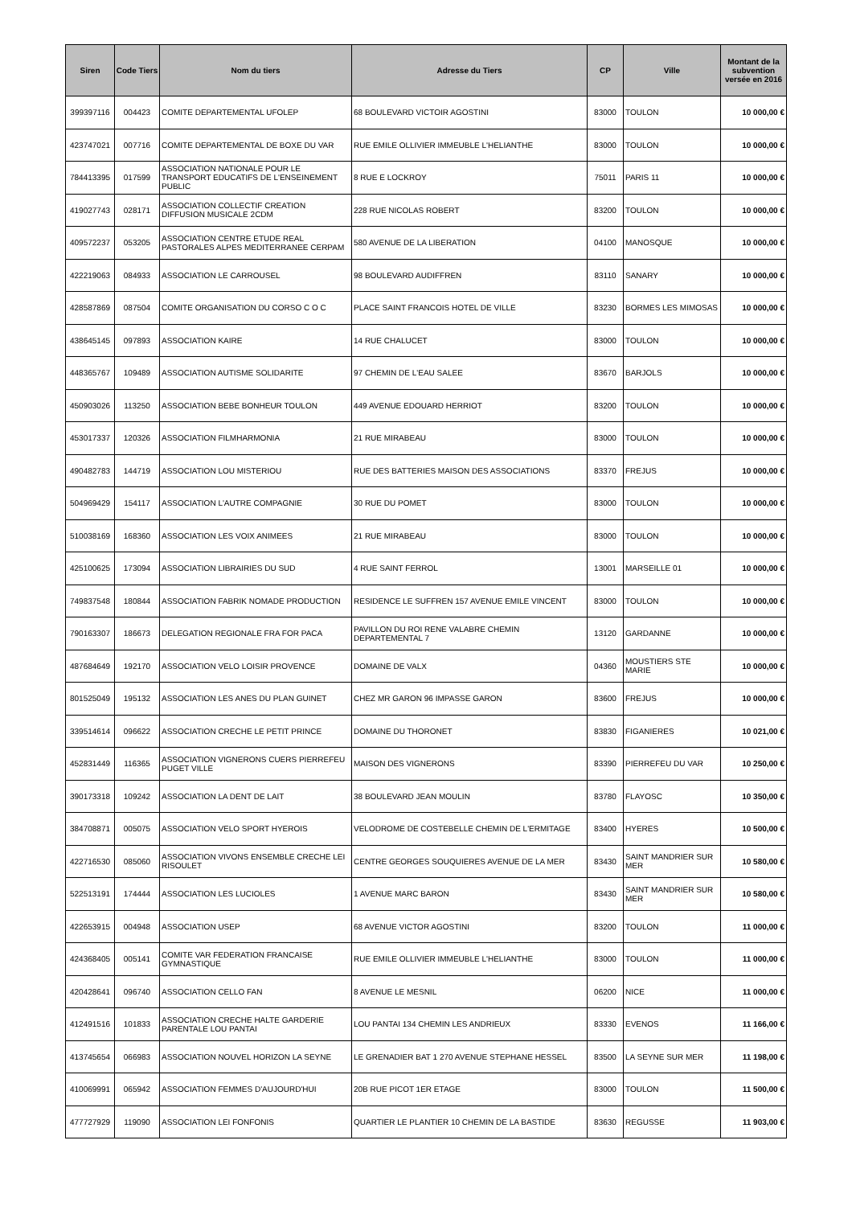| Siren | Code Tiers | Nom du tiers | Adresse du Tiers | CP | Ville | Montant de la subvention versée en 2016 |
| --- | --- | --- | --- | --- | --- | --- |
| 399397116 | 004423 | COMITE DEPARTEMENTAL UFOLEP | 68 BOULEVARD VICTOIR AGOSTINI | 83000 | TOULON | 10 000,00 € |
| 423747021 | 007716 | COMITE DEPARTEMENTAL DE BOXE DU VAR | RUE EMILE OLLIVIER IMMEUBLE L'HELIANTHE | 83000 | TOULON | 10 000,00 € |
| 784413395 | 017599 | ASSOCIATION NATIONALE POUR LE TRANSPORT EDUCATIFS DE L'ENSEINEMENT PUBLIC | 8 RUE E LOCKROY | 75011 | PARIS 11 | 10 000,00 € |
| 419027743 | 028171 | ASSOCIATION COLLECTIF CREATION DIFFUSION MUSICALE 2CDM | 228 RUE NICOLAS ROBERT | 83200 | TOULON | 10 000,00 € |
| 409572237 | 053205 | ASSOCIATION CENTRE ETUDE REAL PASTORALES ALPES MEDITERRANEE CERPAM | 580 AVENUE DE LA LIBERATION | 04100 | MANOSQUE | 10 000,00 € |
| 422219063 | 084933 | ASSOCIATION LE CARROUSEL | 98 BOULEVARD AUDIFFREN | 83110 | SANARY | 10 000,00 € |
| 428587869 | 087504 | COMITE ORGANISATION DU CORSO C O C | PLACE SAINT FRANCOIS HOTEL DE VILLE | 83230 | BORMES LES MIMOSAS | 10 000,00 € |
| 438645145 | 097893 | ASSOCIATION KAIRE | 14 RUE CHALUCET | 83000 | TOULON | 10 000,00 € |
| 448365767 | 109489 | ASSOCIATION AUTISME SOLIDARITE | 97 CHEMIN DE L'EAU SALEE | 83670 | BARJOLS | 10 000,00 € |
| 450903026 | 113250 | ASSOCIATION BEBE BONHEUR TOULON | 449 AVENUE EDOUARD HERRIOT | 83200 | TOULON | 10 000,00 € |
| 453017337 | 120326 | ASSOCIATION FILMHARMONIA | 21 RUE MIRABEAU | 83000 | TOULON | 10 000,00 € |
| 490482783 | 144719 | ASSOCIATION LOU MISTERIOU | RUE DES BATTERIES MAISON DES ASSOCIATIONS | 83370 | FREJUS | 10 000,00 € |
| 504969429 | 154117 | ASSOCIATION L'AUTRE COMPAGNIE | 30 RUE DU POMET | 83000 | TOULON | 10 000,00 € |
| 510038169 | 168360 | ASSOCIATION LES VOIX ANIMEES | 21 RUE MIRABEAU | 83000 | TOULON | 10 000,00 € |
| 425100625 | 173094 | ASSOCIATION LIBRAIRIES DU SUD | 4 RUE SAINT FERROL | 13001 | MARSEILLE 01 | 10 000,00 € |
| 749837548 | 180844 | ASSOCIATION FABRIK NOMADE PRODUCTION | RESIDENCE LE SUFFREN 157 AVENUE EMILE VINCENT | 83000 | TOULON | 10 000,00 € |
| 790163307 | 186673 | DELEGATION REGIONALE FRA FOR PACA | PAVILLON DU ROI RENE VALABRE CHEMIN DEPARTEMENTAL 7 | 13120 | GARDANNE | 10 000,00 € |
| 487684649 | 192170 | ASSOCIATION VELO LOISIR PROVENCE | DOMAINE DE VALX | 04360 | MOUSTIERS STE MARIE | 10 000,00 € |
| 801525049 | 195132 | ASSOCIATION LES ANES DU PLAN GUINET | CHEZ MR GARON 96 IMPASSE GARON | 83600 | FREJUS | 10 000,00 € |
| 339514614 | 096622 | ASSOCIATION CRECHE LE PETIT PRINCE | DOMAINE DU THORONET | 83830 | FIGANIERES | 10 021,00 € |
| 452831449 | 116365 | ASSOCIATION VIGNERONS CUERS PIERREFEU PUGET VILLE | MAISON DES VIGNERONS | 83390 | PIERREFEU DU VAR | 10 250,00 € |
| 390173318 | 109242 | ASSOCIATION LA DENT DE LAIT | 38 BOULEVARD JEAN MOULIN | 83780 | FLAYOSC | 10 350,00 € |
| 384708871 | 005075 | ASSOCIATION VELO SPORT HYEROIS | VELODROME DE COSTEBELLE CHEMIN DE L'ERMITAGE | 83400 | HYERES | 10 500,00 € |
| 422716530 | 085060 | ASSOCIATION VIVONS ENSEMBLE CRECHE LEI RISOULET | CENTRE GEORGES SOUQUIERES AVENUE DE LA MER | 83430 | SAINT MANDRIER SUR MER | 10 580,00 € |
| 522513191 | 174444 | ASSOCIATION LES LUCIOLES | 1 AVENUE MARC BARON | 83430 | SAINT MANDRIER SUR MER | 10 580,00 € |
| 422653915 | 004948 | ASSOCIATION USEP | 68 AVENUE VICTOR AGOSTINI | 83200 | TOULON | 11 000,00 € |
| 424368405 | 005141 | COMITE VAR FEDERATION FRANCAISE GYMNASTIQUE | RUE EMILE OLLIVIER IMMEUBLE L'HELIANTHE | 83000 | TOULON | 11 000,00 € |
| 420428641 | 096740 | ASSOCIATION CELLO FAN | 8 AVENUE LE MESNIL | 06200 | NICE | 11 000,00 € |
| 412491516 | 101833 | ASSOCIATION CRECHE HALTE GARDERIE PARENTALE LOU PANTAI | LOU PANTAI 134 CHEMIN LES ANDRIEUX | 83330 | EVENOS | 11 166,00 € |
| 413745654 | 066983 | ASSOCIATION NOUVEL HORIZON LA SEYNE | LE GRENADIER BAT 1 270 AVENUE STEPHANE HESSEL | 83500 | LA SEYNE SUR MER | 11 198,00 € |
| 410069991 | 065942 | ASSOCIATION FEMMES D'AUJOURD'HUI | 20B RUE PICOT 1ER ETAGE | 83000 | TOULON | 11 500,00 € |
| 477727929 | 119090 | ASSOCIATION LEI FONFONIS | QUARTIER LE PLANTIER 10 CHEMIN DE LA BASTIDE | 83630 | REGUSSE | 11 903,00 € |